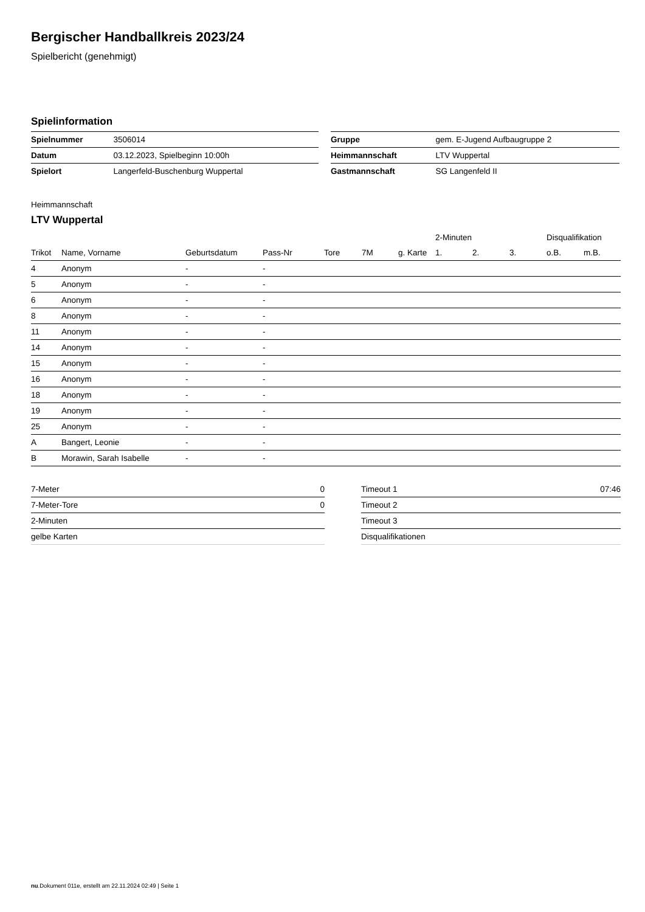Bergischer Handballkreis 2023/24
Spielbericht (genehmigt)
Spielinformation
| Spielnummer | 3506014 |
| Datum | 03.12.2023, Spielbeginn 10:00h |
| Spielort | Langerfeld-Buschenburg Wuppertal |
| Gruppe | gem. E-Jugend Aufbaugruppe 2 |
| Heimmannschaft | LTV Wuppertal |
| Gastmannschaft | SG Langenfeld II |
Heimmannschaft
LTV Wuppertal
| | | | | | | | | 2-Minuten | | | Disqualifikation | |
| --- | --- | --- | --- | --- | --- | --- | --- | --- | --- | --- | --- | --- |
| Trikot | Name, Vorname | Geburtsdatum | Pass-Nr | Tore | 7M | g. Karte | | 1. | 2. | 3. | o.B. | m.B. |
| 4 | Anonym | - | - | | | | | | | | | |
| 5 | Anonym | - | - | | | | | | | | | |
| 6 | Anonym | - | - | | | | | | | | | |
| 8 | Anonym | - | - | | | | | | | | | |
| 11 | Anonym | - | - | | | | | | | | | |
| 14 | Anonym | - | - | | | | | | | | | |
| 15 | Anonym | - | - | | | | | | | | | |
| 16 | Anonym | - | - | | | | | | | | | |
| 18 | Anonym | - | - | | | | | | | | | |
| 19 | Anonym | - | - | | | | | | | | | |
| 25 | Anonym | - | - | | | | | | | | | |
| A | Bangert, Leonie | - | - | | | | | | | | | |
| B | Morawin, Sarah Isabelle | - | - | | | | | | | | | |
| 7-Meter | 0 |
| 7-Meter-Tore | 0 |
| 2-Minuten | |
| gelbe Karten | |
| Timeout 1 | 07:46 |
| Timeout 2 | |
| Timeout 3 | |
| Disqualifikationen | |
nu.Dokument 011e, erstellt am 22.11.2024 02:49 | Seite 1